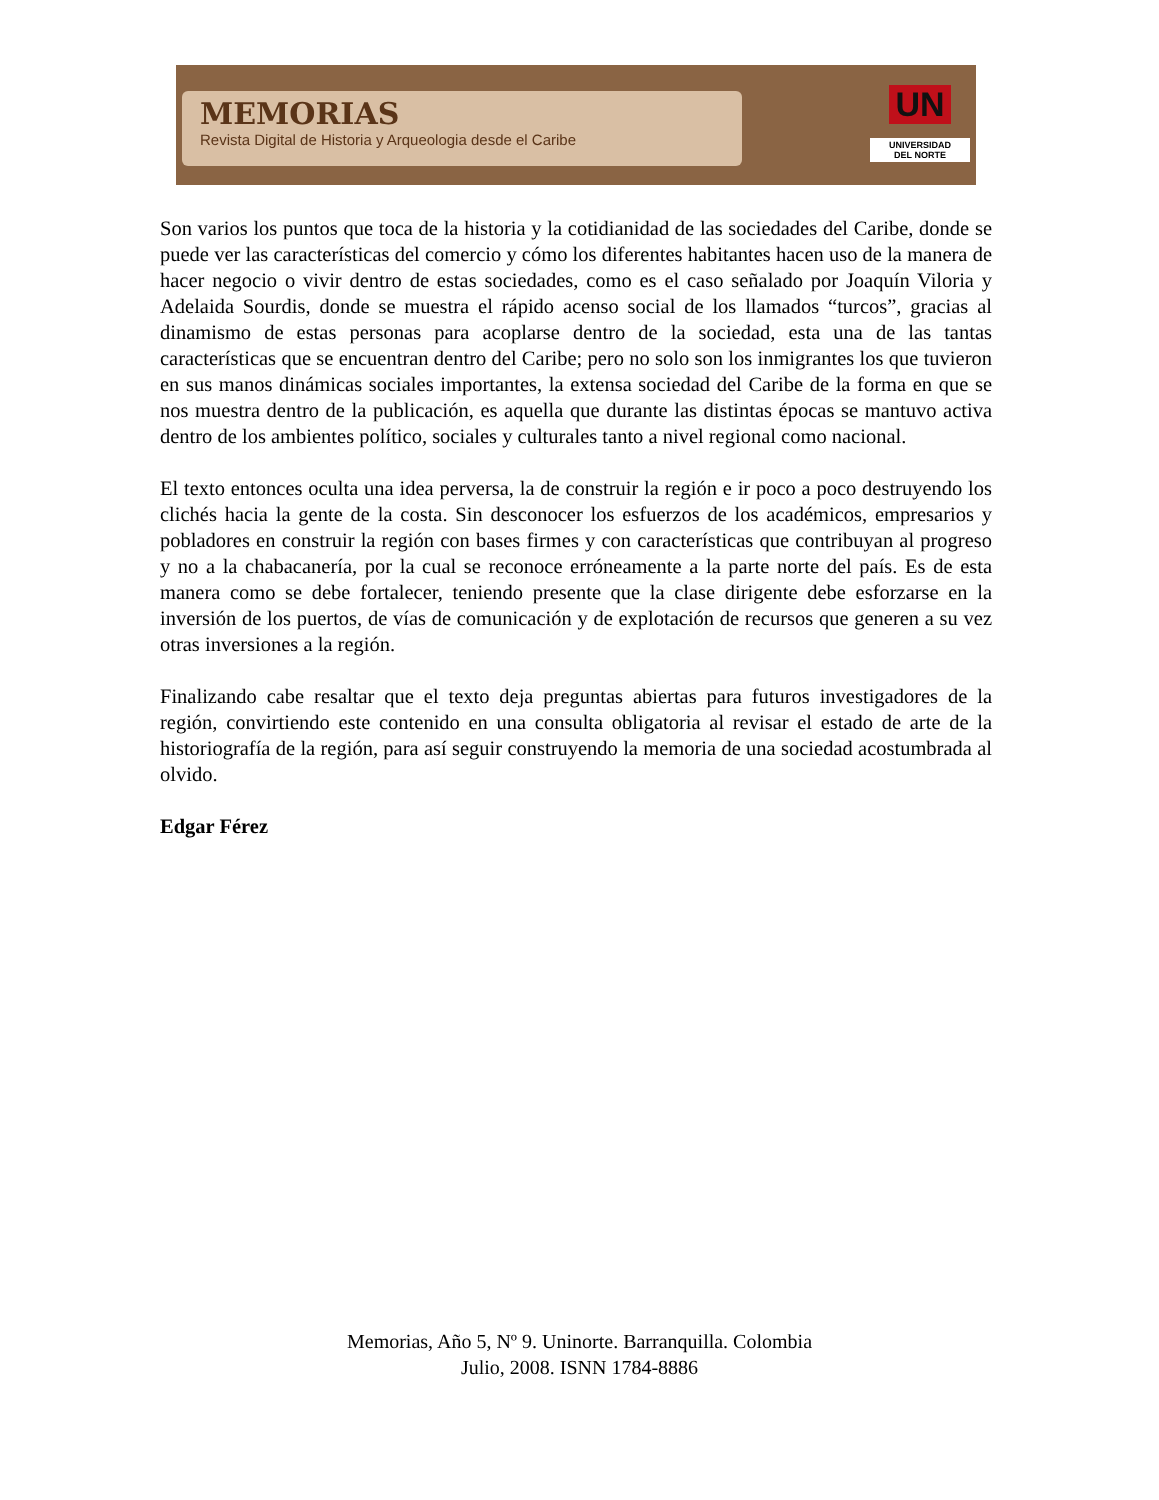MEMORIAS
Revista Digital de Historia y Arqueologia desde el Caribe
UN
UNIVERSIDAD
DEL NORTE
Son varios los puntos que toca de la historia y la cotidianidad de las sociedades del Caribe, donde se puede ver las características del comercio y cómo los diferentes habitantes hacen uso de la manera de hacer negocio o vivir dentro de estas sociedades, como es el caso señalado por Joaquín Viloria y Adelaida Sourdis, donde se muestra el rápido acenso social de los llamados “turcos”, gracias al dinamismo de estas personas para acoplarse dentro de la sociedad, esta una de las tantas características que se encuentran dentro del Caribe; pero no solo son los inmigrantes los que tuvieron en sus manos dinámicas sociales importantes, la extensa sociedad del Caribe de la forma en que se nos muestra dentro de la publicación, es aquella que durante las distintas épocas se mantuvo activa dentro de los ambientes político, sociales y culturales tanto a nivel regional como nacional.
El texto entonces oculta una idea perversa, la de construir la región e ir poco a poco destruyendo los clichés hacia la gente de la costa. Sin desconocer los esfuerzos de los académicos, empresarios y pobladores en construir la región con bases firmes y con características que contribuyan al progreso y no a la chabacanería, por la cual se reconoce erróneamente a la parte norte del país. Es de esta manera como se debe fortalecer, teniendo presente que la clase dirigente debe esforzarse en la inversión de los puertos, de vías de comunicación y de explotación de recursos que generen a su vez otras inversiones a la región.
Finalizando cabe resaltar que el texto deja preguntas abiertas para futuros investigadores de la región, convirtiendo este contenido en una consulta obligatoria al revisar el estado de arte de la historiografía de la región, para así seguir construyendo la memoria de una sociedad acostumbrada al olvido.
Edgar Férez
Memorias, Año 5, Nº 9. Uninorte. Barranquilla. Colombia
Julio, 2008. ISNN 1784-8886